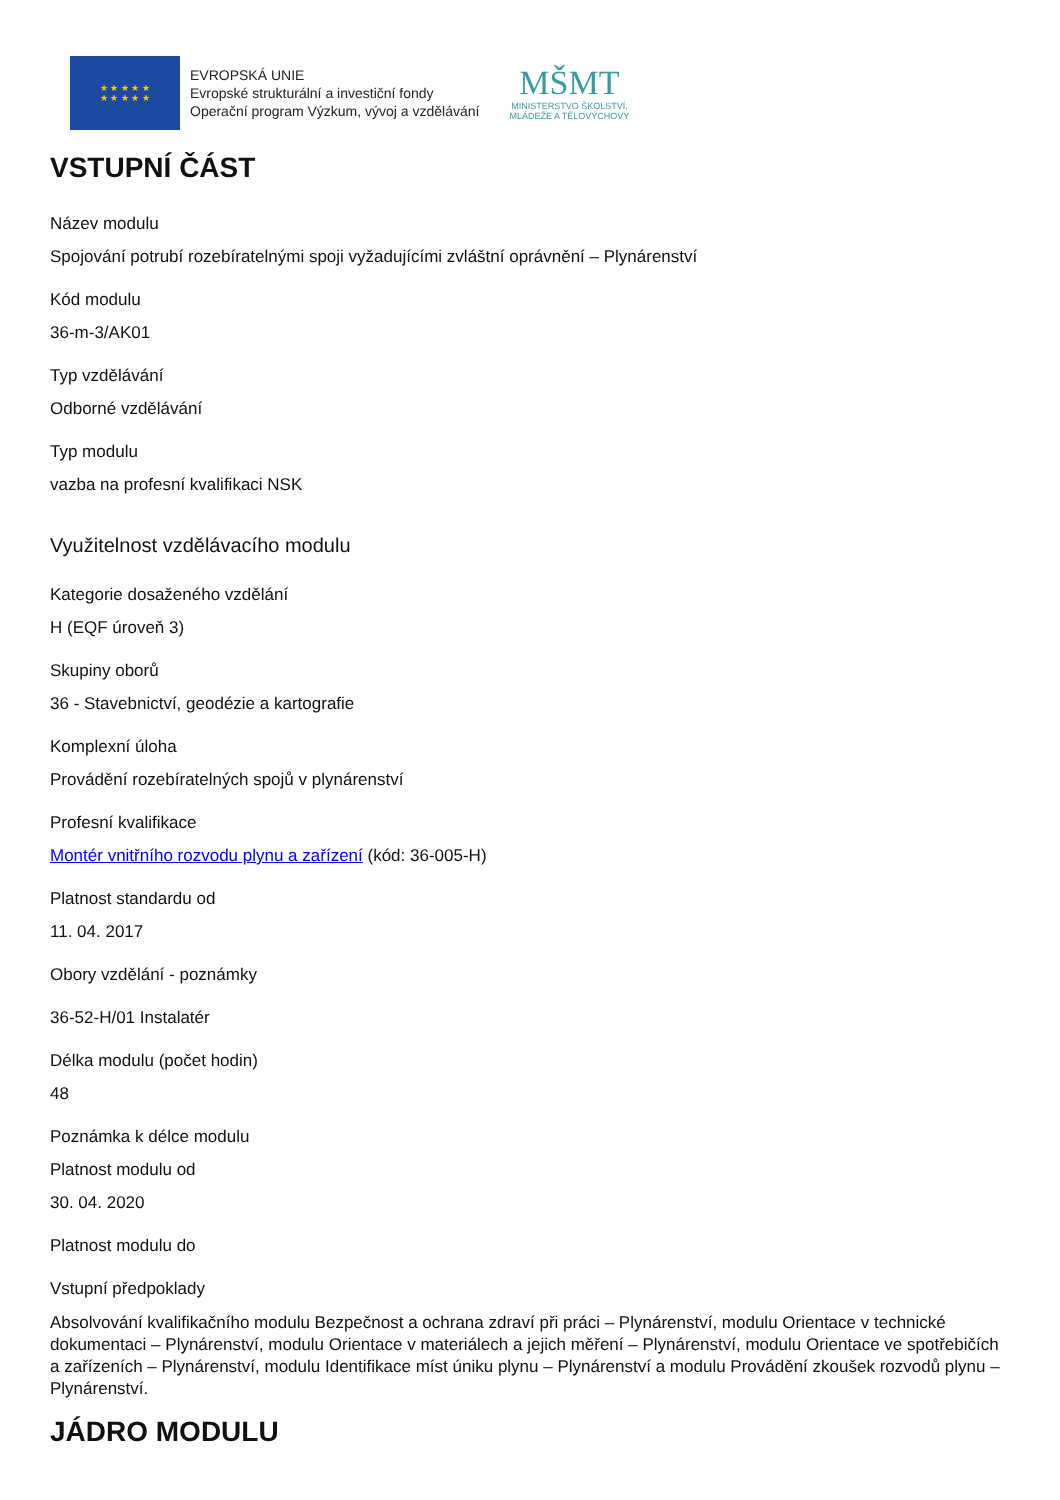★ ★ ★ ★ ★
★ ★ ★ ★ ★
EVROPSKÁ UNIE
Evropské strukturální a investiční fondy
Operační program Výzkum, vývoj a vzdělávání
MŠMT
MINISTERSTVO ŠKOLSTVÍ,
MLÁDEŽE A TĚLOVÝCHOVY
VSTUPNÍ ČÁST
Název modulu
Spojování potrubí rozebíratelnými spoji vyžadujícími zvláštní oprávnění – Plynárenství
Kód modulu
36-m-3/AK01
Typ vzdělávání
Odborné vzdělávání
Typ modulu
vazba na profesní kvalifikaci NSK
Využitelnost vzdělávacího modulu
Kategorie dosaženého vzdělání
H (EQF úroveň 3)
Skupiny oborů
36 - Stavebnictví, geodézie a kartografie
Komplexní úloha
Provádění rozebíratelných spojů v plynárenství
Profesní kvalifikace
Montér vnitřního rozvodu plynu a zařízení (kód: 36-005-H)
Platnost standardu od
11. 04. 2017
Obory vzdělání - poznámky
36-52-H/01 Instalatér
Délka modulu (počet hodin)
48
Poznámka k délce modulu
Platnost modulu od
30. 04. 2020
Platnost modulu do
Vstupní předpoklady
Absolvování kvalifikačního modulu Bezpečnost a ochrana zdraví při práci – Plynárenství, modulu Orientace v technické dokumentaci – Plynárenství, modulu Orientace v materiálech a jejich měření – Plynárenství, modulu Orientace ve spotřebičích a zařízeních – Plynárenství, modulu Identifikace míst úniku plynu – Plynárenství a modulu Provádění zkoušek rozvodů plynu – Plynárenství.
JÁDRO MODULU